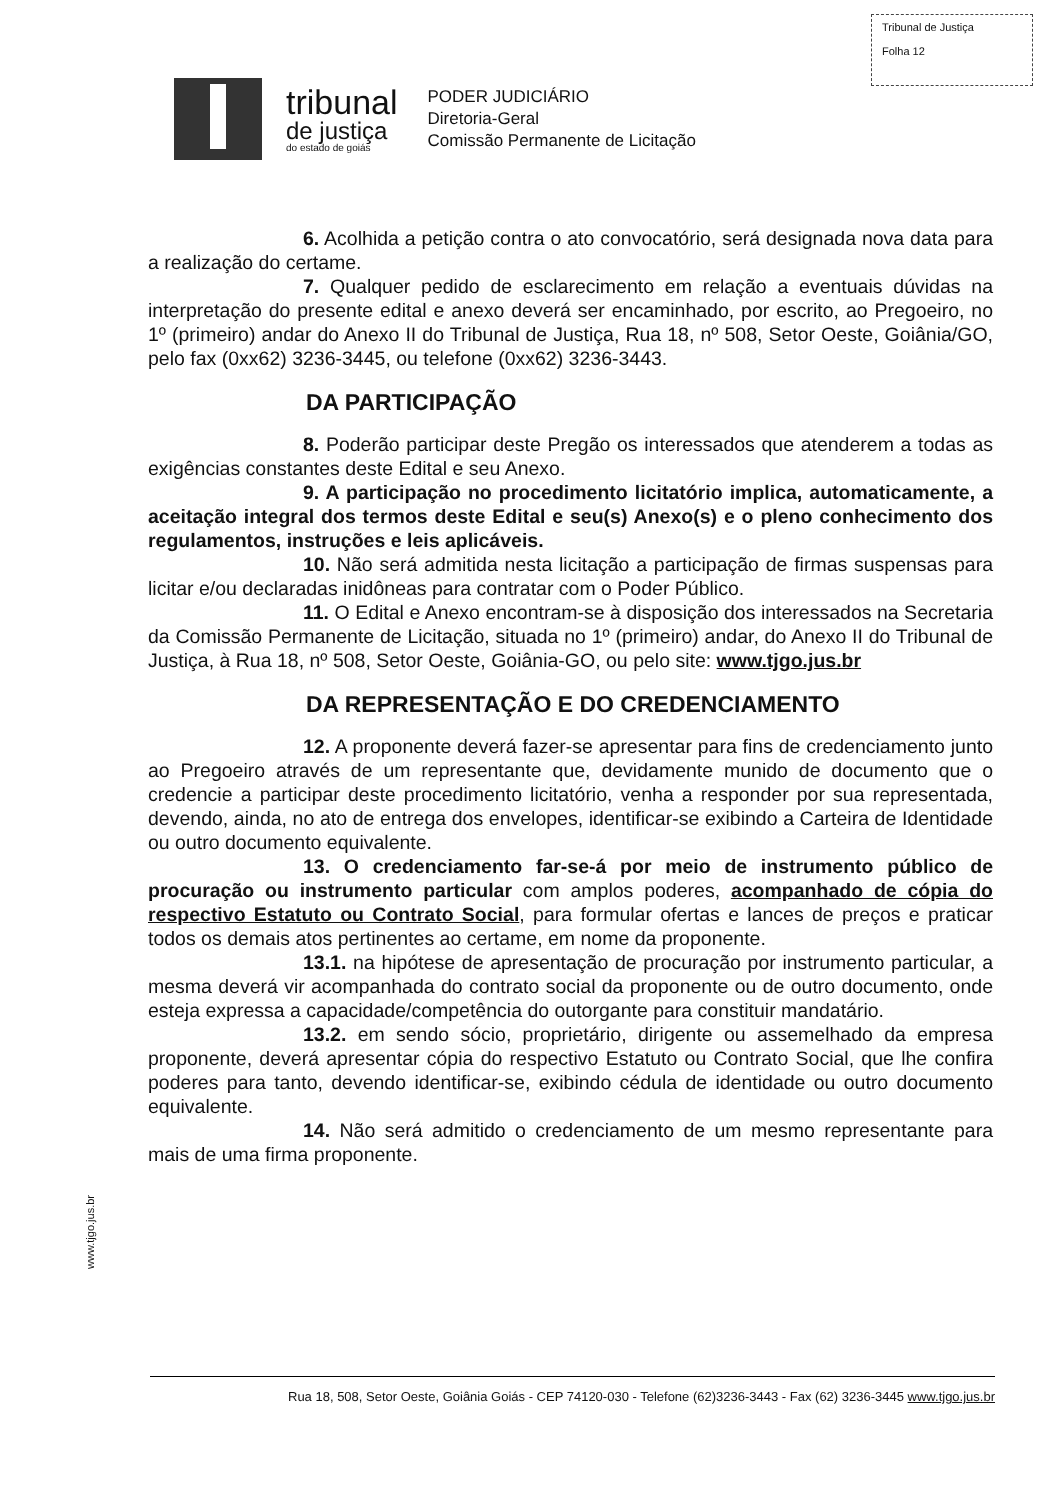Tribunal de Justiça
Folha 12
tribunal
de justiça
do estado de goiás
PODER JUDICIÁRIO
Diretoria-Geral
Comissão Permanente de Licitação
6. Acolhida a petição contra o ato convocatório, será designada nova data para a realização do certame.
7. Qualquer pedido de esclarecimento em relação a eventuais dúvidas na interpretação do presente edital e anexo deverá ser encaminhado, por escrito, ao Pregoeiro, no 1º (primeiro) andar do Anexo II do Tribunal de Justiça, Rua 18, nº 508, Setor Oeste, Goiânia/GO, pelo fax (0xx62) 3236-3445, ou telefone (0xx62) 3236-3443.
DA PARTICIPAÇÃO
8. Poderão participar deste Pregão os interessados que atenderem a todas as exigências constantes deste Edital e seu Anexo.
9. A participação no procedimento licitatório implica, automaticamente, a aceitação integral dos termos deste Edital e seu(s) Anexo(s) e o pleno conhecimento dos regulamentos, instruções e leis aplicáveis.
10. Não será admitida nesta licitação a participação de firmas suspensas para licitar e/ou declaradas inidôneas para contratar com o Poder Público.
11. O Edital e Anexo encontram-se à disposição dos interessados na Secretaria da Comissão Permanente de Licitação, situada no 1º (primeiro) andar, do Anexo II do Tribunal de Justiça, à Rua 18, nº 508, Setor Oeste, Goiânia-GO, ou pelo site: www.tjgo.jus.br
DA REPRESENTAÇÃO E DO CREDENCIAMENTO
12. A proponente deverá fazer-se apresentar para fins de credenciamento junto ao Pregoeiro através de um representante que, devidamente munido de documento que o credencie a participar deste procedimento licitatório, venha a responder por sua representada, devendo, ainda, no ato de entrega dos envelopes, identificar-se exibindo a Carteira de Identidade ou outro documento equivalente.
13. O credenciamento far-se-á por meio de instrumento público de procuração ou instrumento particular com amplos poderes, acompanhado de cópia do respectivo Estatuto ou Contrato Social, para formular ofertas e lances de preços e praticar todos os demais atos pertinentes ao certame, em nome da proponente.
13.1. na hipótese de apresentação de procuração por instrumento particular, a mesma deverá vir acompanhada do contrato social da proponente ou de outro documento, onde esteja expressa a capacidade/competência do outorgante para constituir mandatário.
13.2. em sendo sócio, proprietário, dirigente ou assemelhado da empresa proponente, deverá apresentar cópia do respectivo Estatuto ou Contrato Social, que lhe confira poderes para tanto, devendo identificar-se, exibindo cédula de identidade ou outro documento equivalente.
14. Não será admitido o credenciamento de um mesmo representante para mais de uma firma proponente.
www.tjgo.jus.br
Rua 18, 508, Setor Oeste, Goiânia Goiás - CEP 74120-030 - Telefone (62)3236-3443 - Fax (62) 3236-3445 www.tjgo.jus.br